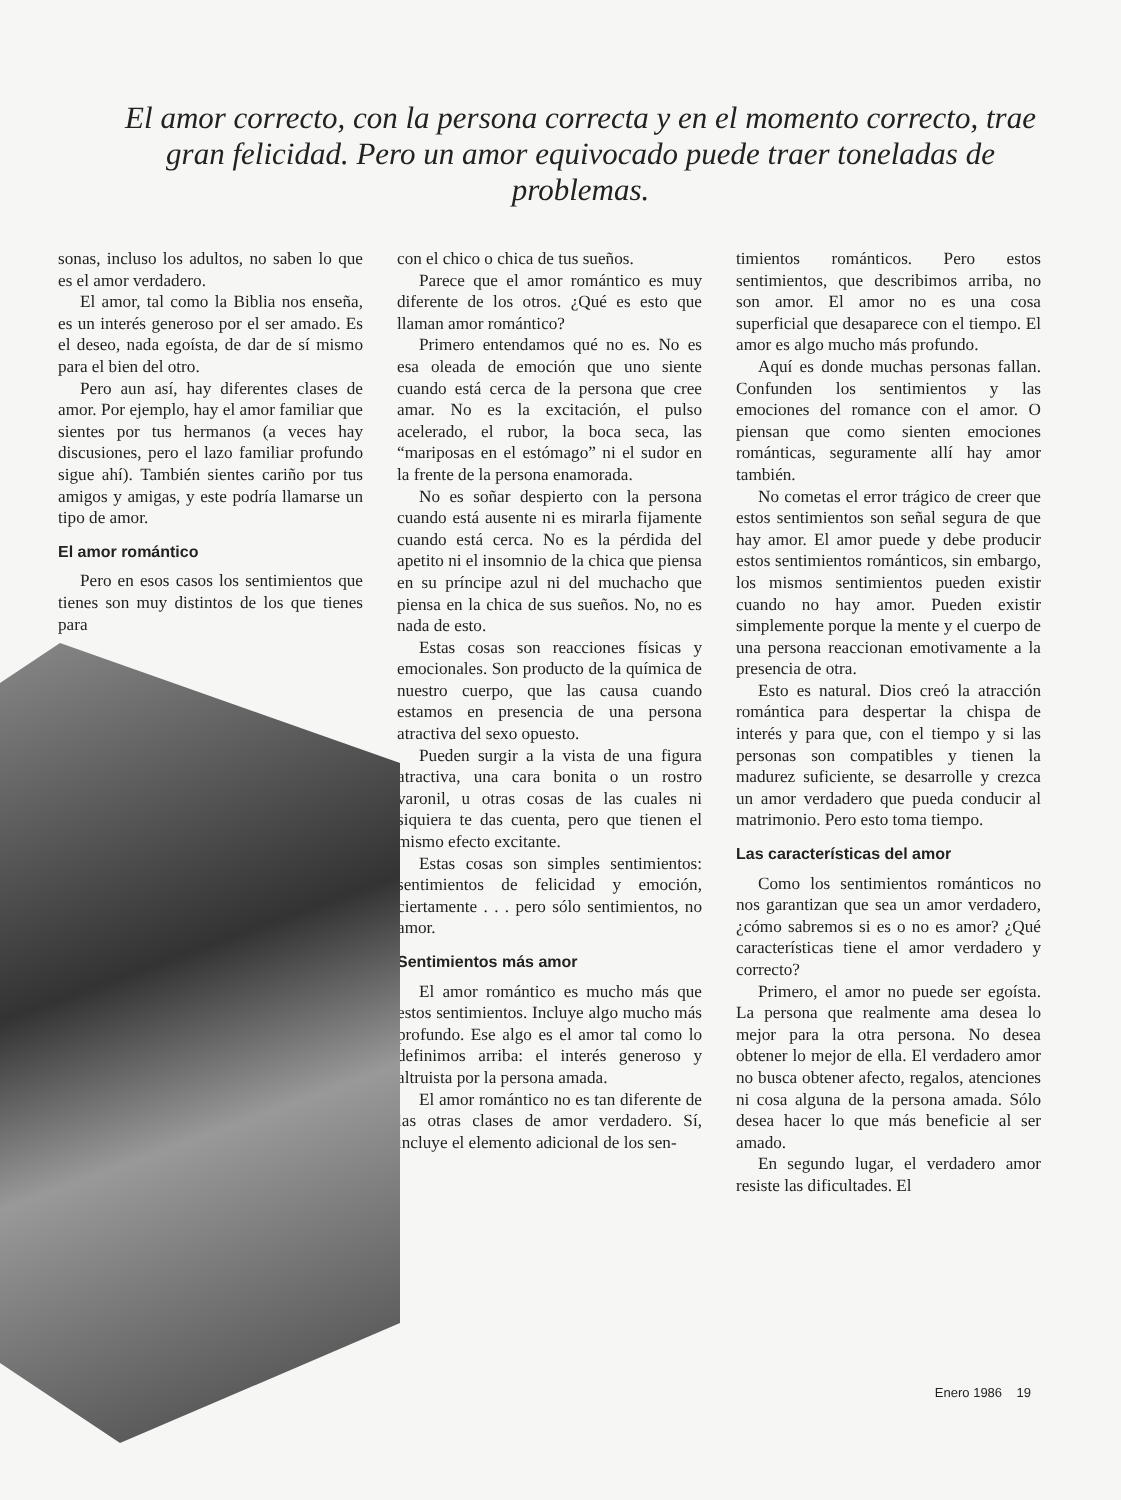El amor correcto, con la persona correcta y en el momento correcto, trae gran felicidad. Pero un amor equivocado puede traer toneladas de problemas.
sonas, incluso los adultos, no saben lo que es el amor verdadero.
El amor, tal como la Biblia nos enseña, es un interés generoso por el ser amado. Es el deseo, nada egoísta, de dar de sí mismo para el bien del otro.
Pero aun así, hay diferentes clases de amor. Por ejemplo, hay el amor familiar que sientes por tus hermanos (a veces hay discusiones, pero el lazo familiar profundo sigue ahí). También sientes cariño por tus amigos y amigas, y este podría llamarse un tipo de amor.
El amor romántico
Pero en esos casos los sentimientos que tienes son muy distintos de los que tienes para
con el chico o chica de tus sueños.
Parece que el amor romántico es muy diferente de los otros. ¿Qué es esto que llaman amor romántico?
Primero entendamos qué no es. No es esa oleada de emoción que uno siente cuando está cerca de la persona que cree amar. No es la excitación, el pulso acelerado, el rubor, la boca seca, las “mariposas en el estómago” ni el sudor en la frente de la persona enamorada.
No es soñar despierto con la persona cuando está ausente ni es mirarla fijamente cuando está cerca. No es la pérdida del apetito ni el insomnio de la chica que piensa en su príncipe azul ni del muchacho que piensa en la chica de sus sueños. No, no es nada de esto.
Estas cosas son reacciones físicas y emocionales. Son producto de la química de nuestro cuerpo, que las causa cuando estamos en presencia de una persona atractiva del sexo opuesto.
Pueden surgir a la vista de una figura atractiva, una cara bonita o un rostro varonil, u otras cosas de las cuales ni siquiera te das cuenta, pero que tienen el mismo efecto excitante.
Estas cosas son simples sentimientos: sentimientos de felicidad y emoción, ciertamente . . . pero sólo sentimientos, no amor.
Sentimientos más amor
El amor romántico es mucho más que estos sentimientos. Incluye algo mucho más profundo. Ese algo es el amor tal como lo definimos arriba: el interés generoso y altruista por la persona amada.
El amor romántico no es tan diferente de las otras clases de amor verdadero. Sí, incluye el elemento adicional de los sen-
timientos románticos. Pero estos sentimientos, que describimos arriba, no son amor. El amor no es una cosa superficial que desaparece con el tiempo. El amor es algo mucho más profundo.
Aquí es donde muchas personas fallan. Confunden los sentimientos y las emociones del romance con el amor. O piensan que como sienten emociones románticas, seguramente allí hay amor también.
No cometas el error trágico de creer que estos sentimientos son señal segura de que hay amor. El amor puede y debe producir estos sentimientos románticos, sin embargo, los mismos sentimientos pueden existir cuando no hay amor. Pueden existir simplemente porque la mente y el cuerpo de una persona reaccionan emotivamente a la presencia de otra.
Esto es natural. Dios creó la atracción romántica para despertar la chispa de interés y para que, con el tiempo y si las personas son compatibles y tienen la madurez suficiente, se desarrolle y crezca un amor verdadero que pueda conducir al matrimonio. Pero esto toma tiempo.
Las características del amor
Como los sentimientos románticos no nos garantizan que sea un amor verdadero, ¿cómo sabremos si es o no es amor? ¿Qué características tiene el amor verdadero y correcto?
Primero, el amor no puede ser egoísta. La persona que realmente ama desea lo mejor para la otra persona. No desea obtener lo mejor de ella. El verdadero amor no busca obtener afecto, regalos, atenciones ni cosa alguna de la persona amada. Sólo desea hacer lo que más beneficie al ser amado.
En segundo lugar, el verdadero amor resiste las dificultades. El
Enero 1986 19